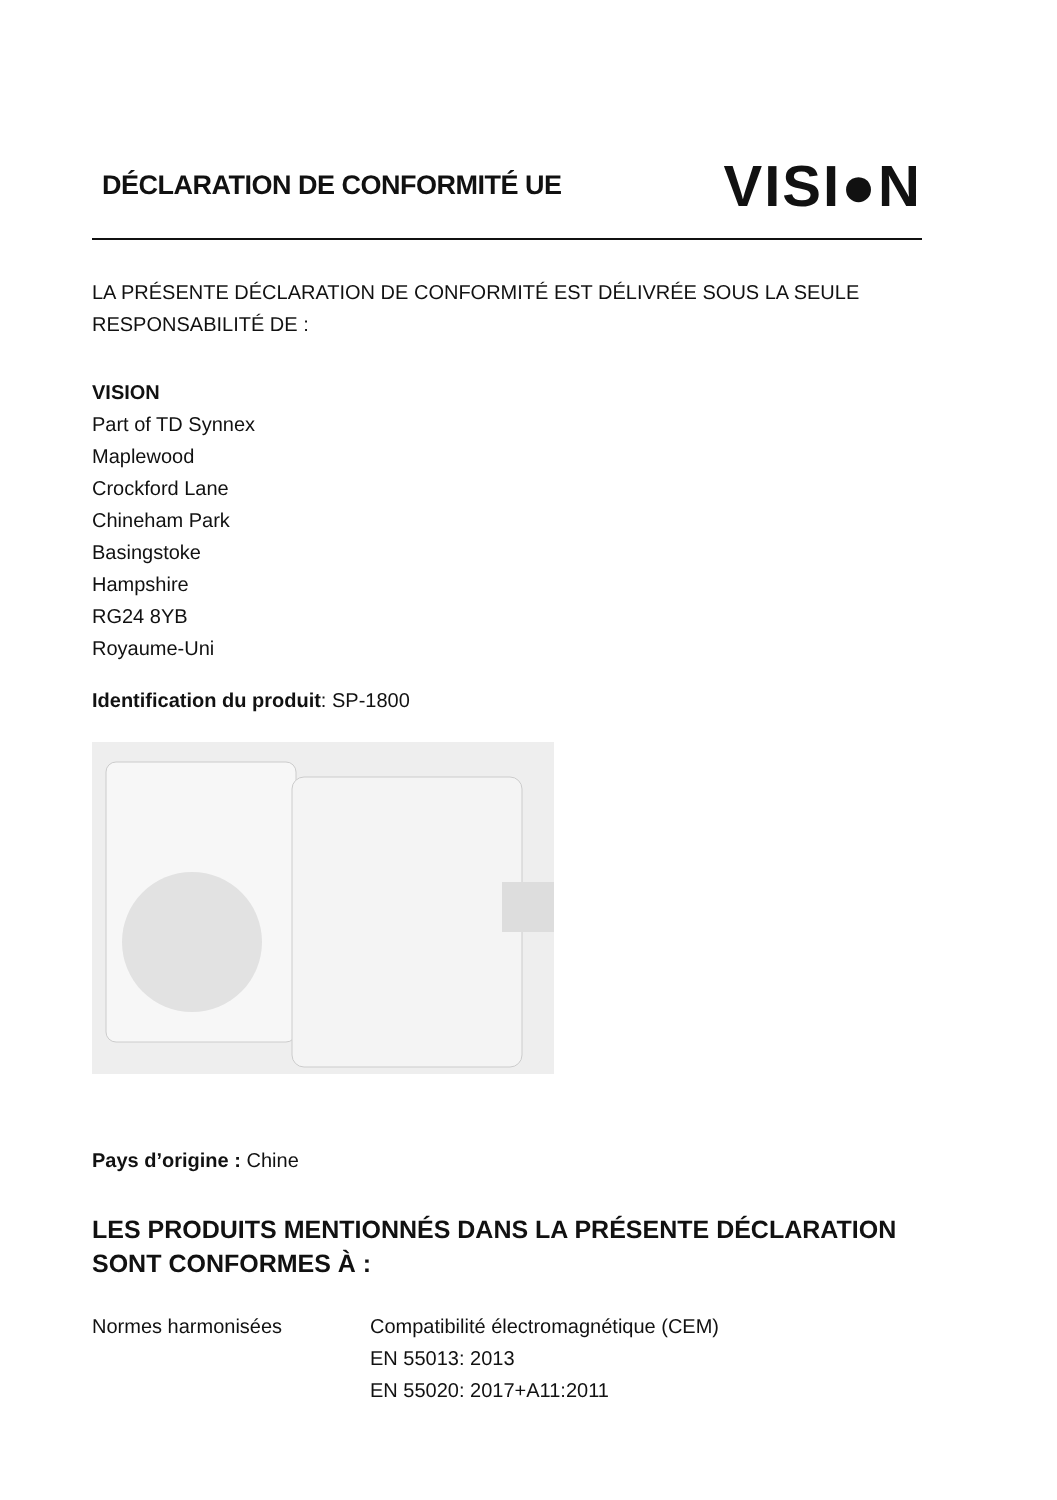DÉCLARATION DE CONFORMITÉ UE
VISI●N
LA PRÉSENTE DÉCLARATION DE CONFORMITÉ EST DÉLIVRÉE SOUS LA SEULE RESPONSABILITÉ DE :
VISION
Part of TD Synnex
Maplewood
Crockford Lane
Chineham Park
Basingstoke
Hampshire
RG24 8YB
Royaume-Uni
Identification du produit: SP-1800
Pays d’origine : Chine
LES PRODUITS MENTIONNÉS DANS LA PRÉSENTE DÉCLARATION SONT CONFORMES À :
Normes harmonisées Compatibilité électromagnétique (CEM)
EN 55013: 2013
EN 55020: 2017+A11:2011